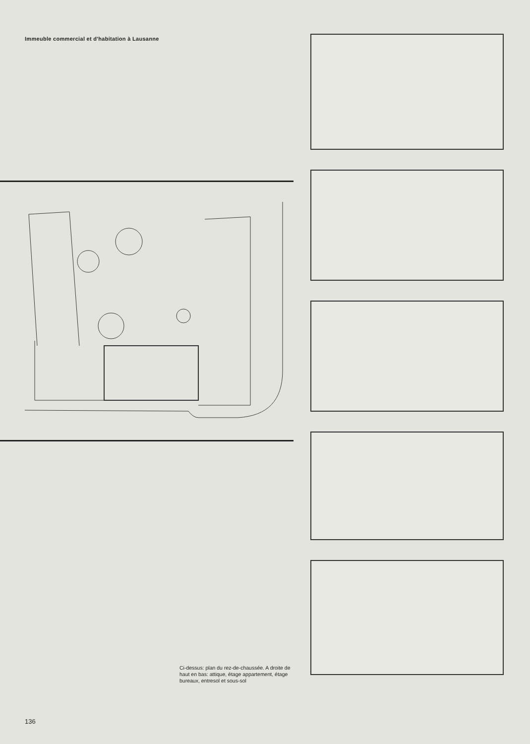Immeuble commercial et d'habitation à Lausanne
Ci-dessus: plan du rez-de-chaussée. A droite de haut en bas: attique, étage appartement, étage bureaux, entresol et sous-sol
136